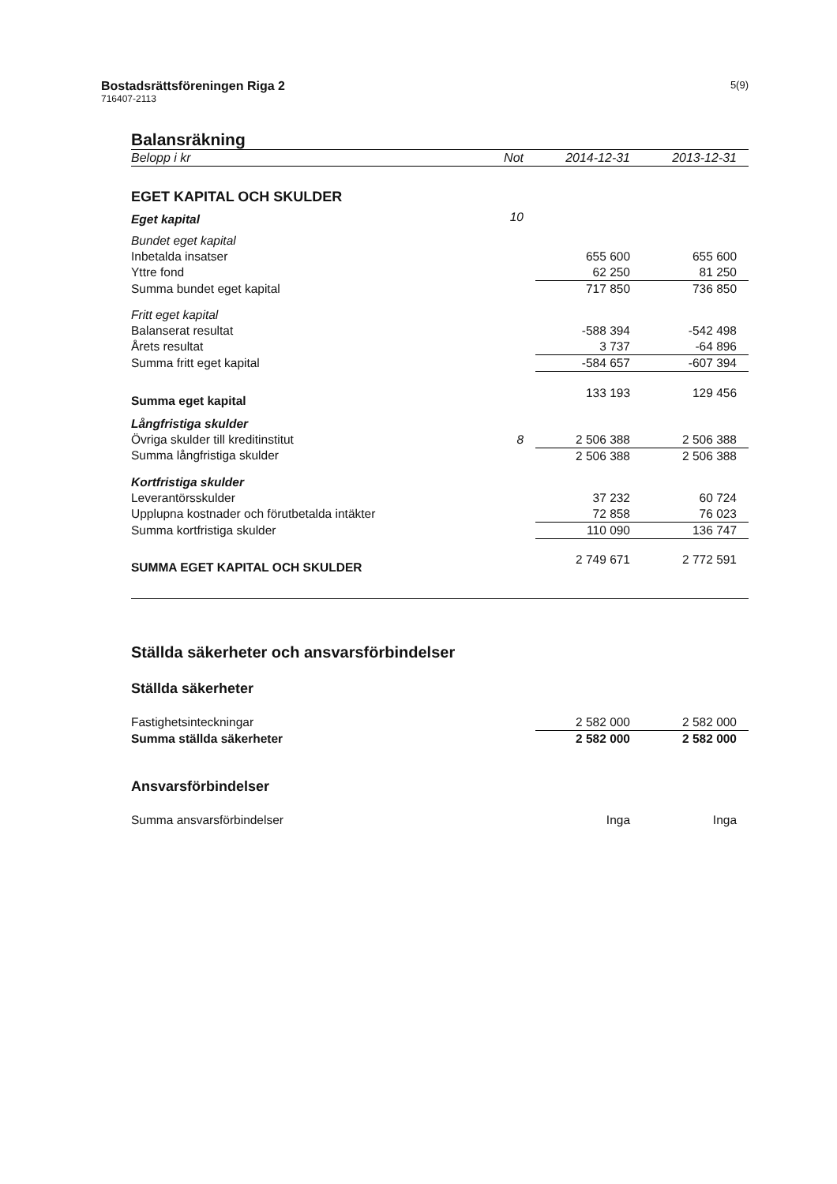Bostadsrättsföreningen Riga 2
716407-2113
5(9)
Balansräkning
| Belopp i kr | Not | 2014-12-31 | 2013-12-31 |
| --- | --- | --- | --- |
| EGET KAPITAL OCH SKULDER | | | |
| Eget kapital | 10 | | |
| Bundet eget kapital | | | |
| Inbetalda insatser | | 655 600 | 655 600 |
| Yttre fond | | 62 250 | 81 250 |
| Summa bundet eget kapital | | 717 850 | 736 850 |
| Fritt eget kapital | | | |
| Balanserat resultat | | -588 394 | -542 498 |
| Årets resultat | | 3 737 | -64 896 |
| Summa fritt eget kapital | | -584 657 | -607 394 |
| Summa eget kapital | | 133 193 | 129 456 |
| Långfristiga skulder | | | |
| Övriga skulder till kreditinstitut | 8 | 2 506 388 | 2 506 388 |
| Summa långfristiga skulder | | 2 506 388 | 2 506 388 |
| Kortfristiga skulder | | | |
| Leverantörsskulder | | 37 232 | 60 724 |
| Upplupna kostnader och förutbetalda intäkter | | 72 858 | 76 023 |
| Summa kortfristiga skulder | | 110 090 | 136 747 |
| SUMMA EGET KAPITAL OCH SKULDER | | 2 749 671 | 2 772 591 |
Ställda säkerheter och ansvarsförbindelser
Ställda säkerheter
| Fastighetsinteckningar | 2 582 000 | 2 582 000 |
| Summa ställda säkerheter | 2 582 000 | 2 582 000 |
Ansvarsförbindelser
| Summa ansvarsförbindelser | Inga | Inga |